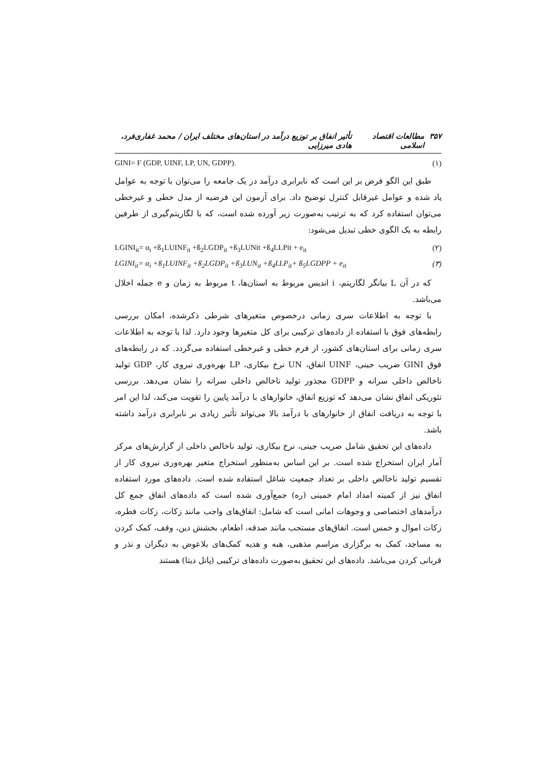۳۵۷ مطالعات اقتصاد اسلامی تأثیر انفاق بر توزیع درآمد در استان‌های مختلف ایران / محمد غفاری‌فرد، هادی میرزایی
GINI= F (GDP, UINF, LP, UN, GDPP). (۱)
طبق این الگو فرض بر این است که نابرابری درآمد در یک جامعه را می‌توان با توجه به عوامل یاد شده و عوامل غیرقابل کنترل توضیح داد. برای آزمون این فرضیه از مدل خطی و غیرخطی می‌توان استفاده کرد که به ترتیب به‌صورت زیر آورده شده است، که با لگاریتم‌گیری از طرفین رابطه به یک الگوی خطی تبدیل می‌شود:
LGINI<sub>it</sub>= α<sub>i</sub> +ß<sub>1</sub>LUINF<sub>it</sub> +ß<sub>2</sub>LGDP<sub>it</sub> +ß<sub>3</sub>LUNit +ß<sub>4</sub>LLPit + e<sub>it</sub> (۲)
LGINI<sub>it</sub>= α<sub>i</sub> +ß<sub>1</sub>LUINF<sub>it</sub> +ß<sub>2</sub>LGDP<sub>it</sub> +ß<sub>3</sub>LUN<sub>it</sub> +ß<sub>4</sub>LLP<sub>it</sub>+ ß<sub>5</sub>LGDPP + e<sub>it</sub> (۳)
که در آن L بیانگر لگاریتم، i اندیس مربوط به استان‌ها، t مربوط به زمان و e جمله اخلال می‌باشد.
با توجه به اطلاعات سری زمانی درخصوص متغیرهای شرطی ذکرشده، امکان بررسی رابطه‌های فوق با استفاده از داده‌های ترکیبی برای کل متغیرها وجود دارد. لذا با توجه به اطلاعات سری زمانی برای استان‌های کشور، از فرم خطی و غیرخطی استفاده می‌گردد. که در رابطه‌های فوق GINI ضریب جینی، UINF انفاق، UN نرخ بیکاری، LP بهره‌وری نیروی کار، GDP تولید ناخالص داخلی سرانه و GDPP مجذور تولید ناخالص داخلی سرانه را نشان می‌دهد. بررسی تئوریکی انفاق نشان می‌دهد که توزیع انفاق، خانوارهای با درآمد پایین را تقویت می‌کند، لذا این امر با توجه به دریافت انفاق از خانوارهای با درآمد بالا می‌تواند تأثیر زیادی بر نابرابری درآمد داشته باشد.
داده‌های این تحقیق شامل ضریب جینی، نرخ بیکاری، تولید ناخالص داخلی از گزارش‌های مرکز آمار ایران استخراج شده است. بر این اساس به‌منظور استخراج متغیر بهره‌وری نیروی کار از تقسیم تولید ناخالص داخلی بر تعداد جمعیت شاغل استفاده شده است. داده‌های مورد استفاده انفاق نیز از کمیته امداد امام خمینی (ره) جمع‌آوری شده است که داده‌های انفاق جمع کل درآمدهای اختصاصی و وجوهات امانی است که شامل: انفاق‌های واجب مانند زکات، زکات فطره، زکات اموال و خمس است. انفاق‌های مستحب مانند صدقه، اطعام، بخشش دین، وقف، کمک کردن به مساجد، کمک به برگزاری مراسم مذهبی، هبه و هدیه کمک‌های بلاعوض به دیگران و نذر و قربانی کردن می‌باشد. داده‌های این تحقیق به‌صورت داده‌های ترکیبی (پانل دیتا) هستند